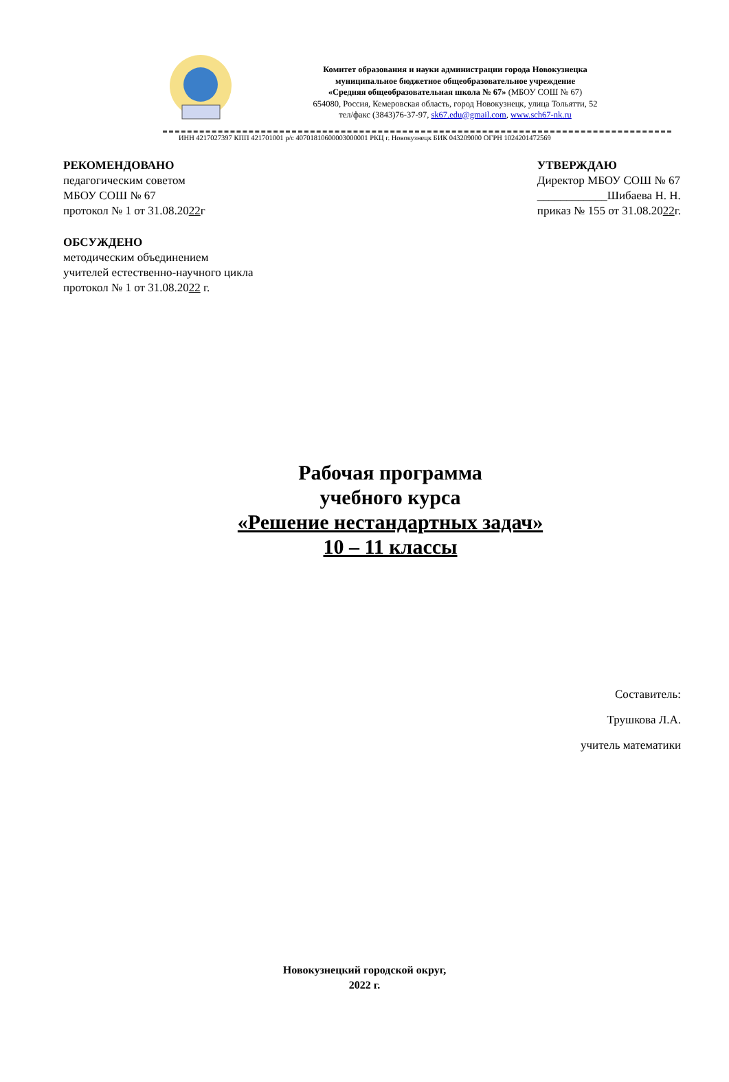Комитет образования и науки администрации города Новокузнецка
муниципальное бюджетное общеобразовательное учреждение
«Средняя общеобразовательная школа № 67» (МБОУ СОШ № 67)
654080, Россия, Кемеровская область, город Новокузнецк, улица Тольятти, 52
тел/факс (3843)76-37-97, sk67.edu@gmail.com, www.sch67-nk.ru
ИНН 4217027397 КПП 421701001 р/с 40701810600003000001 РКЦ г. Новокузнецк БИК 043209000 ОГРН 1024201472569
РЕКОМЕНДОВАНО
педагогическим советом
МБОУ СОШ № 67
протокол № 1 от 31.08.2022г
УТВЕРЖДАЮ
Директор МБОУ СОШ № 67
____________Шибаева Н. Н.
приказ № 155 от 31.08.2022г.
ОБСУЖДЕНО
методическим объединением
учителей естественно-научного цикла
протокол № 1 от 31.08.2022 г.
Рабочая программа
учебного курса
«Решение нестандартных задач»
10 – 11 классы
Составитель:
Трушкова Л.А.
учитель математики
Новокузнецкий городской округ,
2022 г.